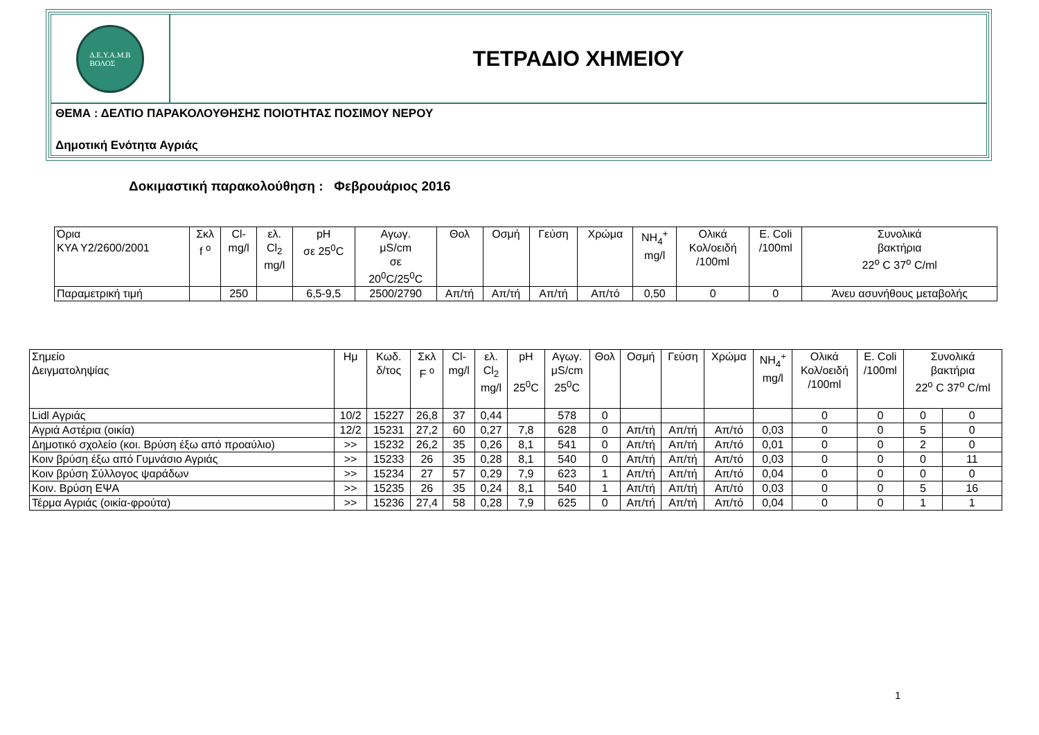Δ.Ε.Υ.Α.Μ.Β
ΒΟΛΟΣ
ΤΕΤΡΑΔΙΟ ΧΗΜΕΙΟΥ
ΘΕΜΑ : ΔΕΛΤΙΟ ΠΑΡΑΚΟΛΟΥΘΗΣΗΣ ΠΟΙΟΤΗΤΑΣ ΠΟΣΙΜΟΥ ΝΕΡΟΥ
Δημοτική Ενότητα Αγριάς
Δοκιμαστική παρακολούθηση : Φεβρουάριος 2016
| Όρια ΚΥΑ Υ2/2600/2001 | Σκλ f <sup>o</sup> | Cl- mg/l | ελ. Cl<sub>2</sub> mg/l | pH σε 25<sup>0</sup>C | Αγωγ. μS/cm σε 20<sup>0</sup>C/25<sup>0</sup>C | Θολ | Οσμή | Γεύση | Χρώμα | NH<sub>4</sub><sup>+</sup> mg/l | Ολικά Κολ/οειδή /100ml | E. Coli /100ml | Συνολικά βακτήρια 22<sup>o</sup> C 37<sup>o</sup> C/ml |
| Παραμετρική τιμή | | 250 | | 6,5-9,5 | 2500/2790 | Απ/τή | Απ/τή | Απ/τή | Απ/τό | 0,50 | 0 | 0 | Άνευ ασυνήθους μεταβολής |
| Σημείο Δειγματοληψίας | Ημ | Κωδ. δ/τος | Σκλ F <sup>o</sup> | Cl- mg/l | ελ. Cl<sub>2</sub> mg/l | pH 25<sup>0</sup>C | Αγωγ. μS/cm 25<sup>0</sup>C | Θολ | Οσμή | Γεύση | Χρώμα | NH<sub>4</sub><sup>+</sup> mg/l | Ολικά Κολ/οειδή /100ml | E. Coli /100ml | Συνολικά βακτήρια 22<sup>o</sup> C 37<sup>o</sup> C/ml | |
| Lidl Αγριάς | 10/2 | 15227 | 26,8 | 37 | 0,44 | | 578 | 0 | | | | | 0 | 0 | 0 | 0 |
| Αγριά Αστέρια (οικία) | 12/2 | 15231 | 27,2 | 60 | 0,27 | 7,8 | 628 | 0 | Απ/τή | Απ/τή | Απ/τό | 0,03 | 0 | 0 | 5 | 0 |
| Δημοτικό σχολείο (κοι. Βρύση έξω από προαύλιο) | >> | 15232 | 26,2 | 35 | 0,26 | 8,1 | 541 | 0 | Απ/τή | Απ/τή | Απ/τό | 0,01 | 0 | 0 | 2 | 0 |
| Κοιν βρύση έξω από Γυμνάσιο Αγριάς | >> | 15233 | 26 | 35 | 0,28 | 8,1 | 540 | 0 | Απ/τή | Απ/τή | Απ/τό | 0,03 | 0 | 0 | 0 | 11 |
| Κοιν βρύση Σύλλογος ψαράδων | >> | 15234 | 27 | 57 | 0,29 | 7,9 | 623 | 1 | Απ/τή | Απ/τή | Απ/τό | 0,04 | 0 | 0 | 0 | 0 |
| Κοιν. Βρύση ΕΨΑ | >> | 15235 | 26 | 35 | 0,24 | 8,1 | 540 | 1 | Απ/τή | Απ/τή | Απ/τό | 0,03 | 0 | 0 | 5 | 16 |
| Τέρμα Αγριάς (οικία-φρούτα) | >> | 15236 | 27,4 | 58 | 0,28 | 7,9 | 625 | 0 | Απ/τή | Απ/τή | Απ/τό | 0,04 | 0 | 0 | 1 | 1 |
1